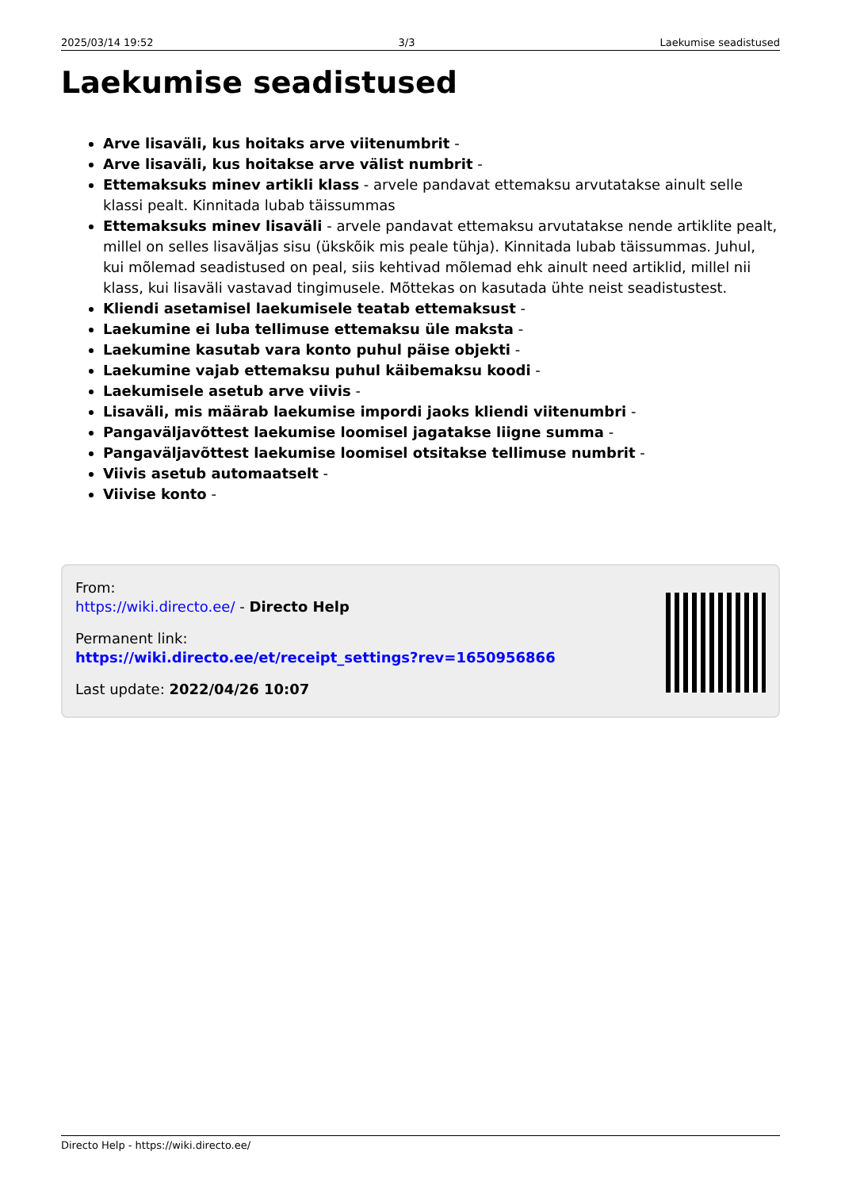2025/03/14 19:52 3/3 Laekumise seadistused
Laekumise seadistused
Arve lisaväli, kus hoitaks arve viitenumbrit -
Arve lisaväli, kus hoitakse arve välist numbrit -
Ettemaksuks minev artikli klass - arvele pandavat ettemaksu arvutatakse ainult selle klassi pealt. Kinnitada lubab täissummas
Ettemaksuks minev lisaväli - arvele pandavat ettemaksu arvutatakse nende artiklite pealt, millel on selles lisaväljas sisu (ükskõik mis peale tühja). Kinnitada lubab täissummas. Juhul, kui mõlemad seadistused on peal, siis kehtivad mõlemad ehk ainult need artiklid, millel nii klass, kui lisaväli vastavad tingimusele. Mõttekas on kasutada ühte neist seadistustest.
Kliendi asetamisel laekumisele teatab ettemaksust -
Laekumine ei luba tellimuse ettemaksu üle maksta -
Laekumine kasutab vara konto puhul päise objekti -
Laekumine vajab ettemaksu puhul käibemaksu koodi -
Laekumisele asetub arve viivis -
Lisaväli, mis määrab laekumise impordi jaoks kliendi viitenumbri -
Pangaväljavõttest laekumise loomisel jagatakse liigne summa -
Pangaväljavõttest laekumise loomisel otsitakse tellimuse numbrit -
Viivis asetub automaatselt -
Viivise konto -
From:
https://wiki.directo.ee/ - Directo Help
Permanent link:
https://wiki.directo.ee/et/receipt_settings?rev=1650956866
Last update: 2022/04/26 10:07
Directo Help - https://wiki.directo.ee/